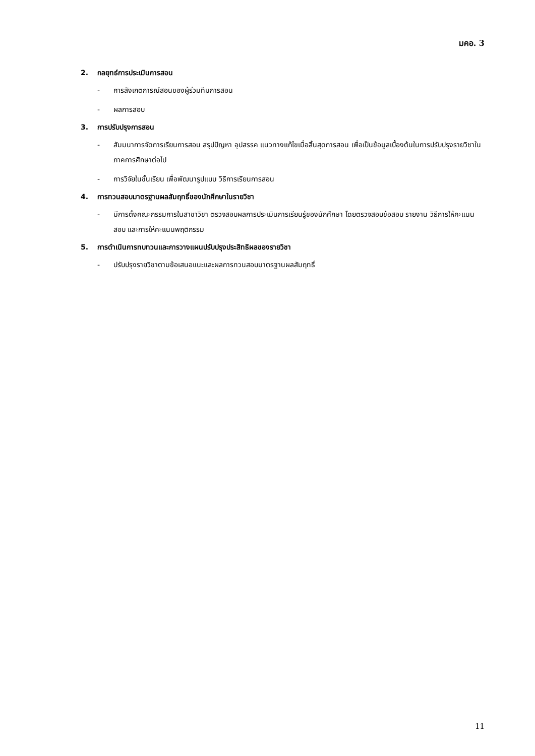มคอ. 3
2. กลยุทธ์การประเมินการสอน
- การสังเกตการณ์สอนของผู้ร่วมทีมการสอน
- ผลการสอบ
3. การปรับปรุงการสอน
- สัมมนาการจัดการเรียนการสอน สรุปปัญหา อุปสรรค แนวทางแก้ไขเมื่อสิ้นสุดการสอน เพื่อเป็นข้อมูลเบื้องต้นในการปรับปรุงรายวิชาในภาคการศึกษาต่อไป
- การวิจัยในชั้นเรียน เพื่อพัฒนารูปแบบ วิธีการเรียนการสอน
4. การทวนสอบมาตรฐานผลสัมฤทธิ์ของนักศึกษาในรายวิชา
- มีการตั้งคณะกรรมการในสาขาวิชา ตรวจสอบผลการประเมินการเรียนรู้ของนักศึกษา โดยตรวจสอบข้อสอบ รายงาน วิธีการให้คะแนนสอบ และการให้คะแนนพฤติกรรม
5. การดำเนินการทบทวนและการวางแผนปรับปรุงประสิทธิผลของรายวิชา
- ปรับปรุงรายวิชาตามข้อเสนอแนะและผลการทวนสอบมาตรฐานผลสัมฤทธิ์
11